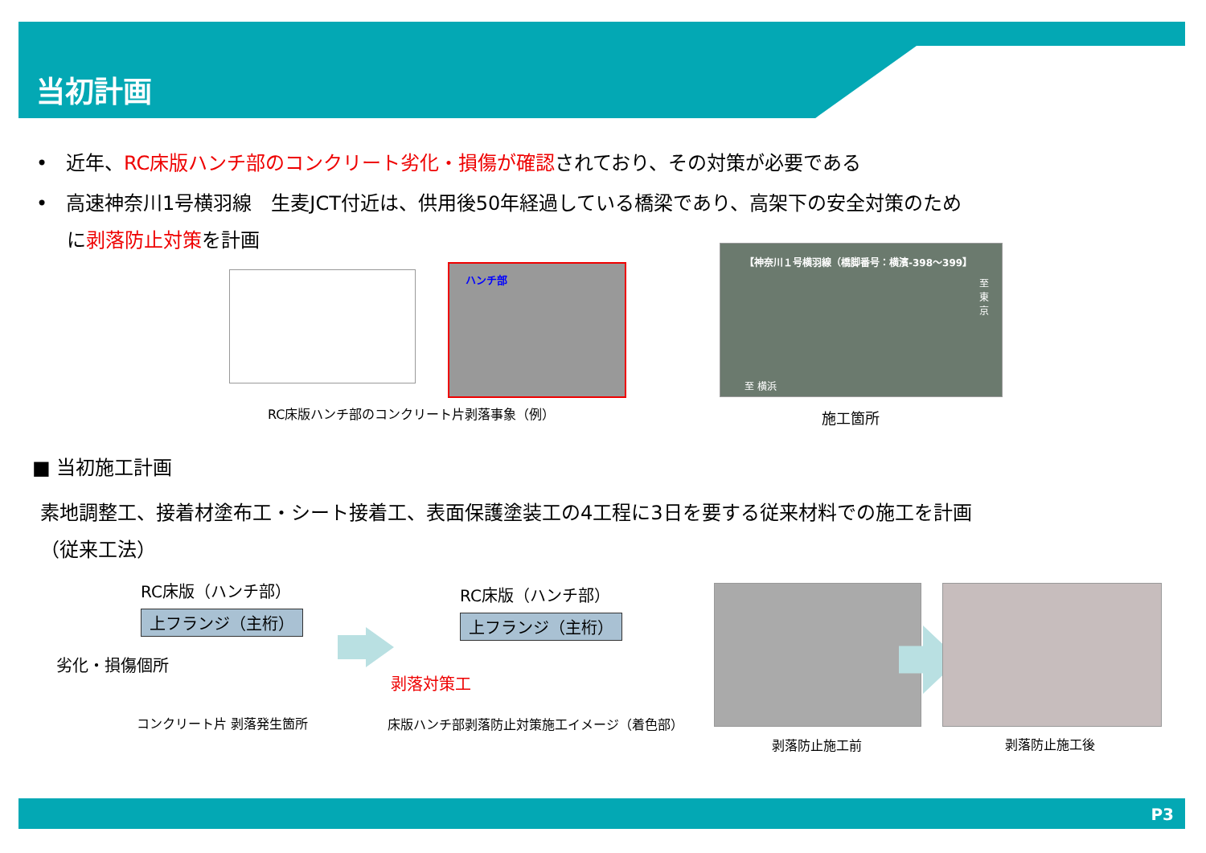当初計画
• 近年、RC床版ハンチ部のコンクリート劣化・損傷が確認されており、その対策が必要である
• 高速神奈川1号横羽線　生麦JCT付近は、供用後50年経過している橋梁であり、高架下の安全対策のため
に剥落防止対策を計画
ハンチ部
RC床版ハンチ部のコンクリート片剥落事象（例）
【神奈川１号横羽線（橋脚番号：横濱-398～399】
至 東 京
至 横浜
施工箇所
■ 当初施工計画
素地調整工、接着材塗布工・シート接着工、表面保護塗装工の4工程に3日を要する従来材料での施工を計画
（従来工法）
RC床版（ハンチ部）
上フランジ（主桁）
劣化・損傷個所
コンクリート片 剥落発生箇所
RC床版（ハンチ部）
上フランジ（主桁）
剥落対策工
床版ハンチ部剥落防止対策施工イメージ（着色部）
剥落防止施工前 剥落防止施工後
P3